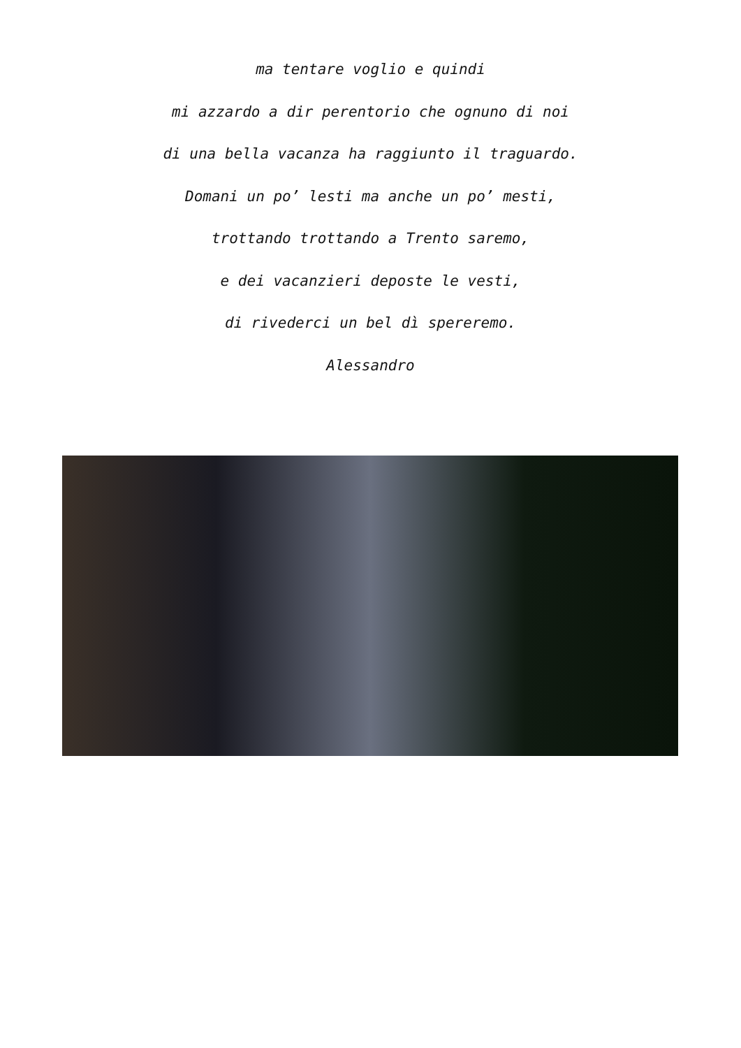ma tentare voglio e quindi
mi azzardo a dir perentorio che ognuno di noi
di una bella vacanza ha raggiunto il traguardo.
Domani un po’ lesti ma anche un po’ mesti,
trottando trottando a Trento saremo,
e dei vacanzieri deposte le vesti,
di rivederci un bel dì spereremo.
Alessandro